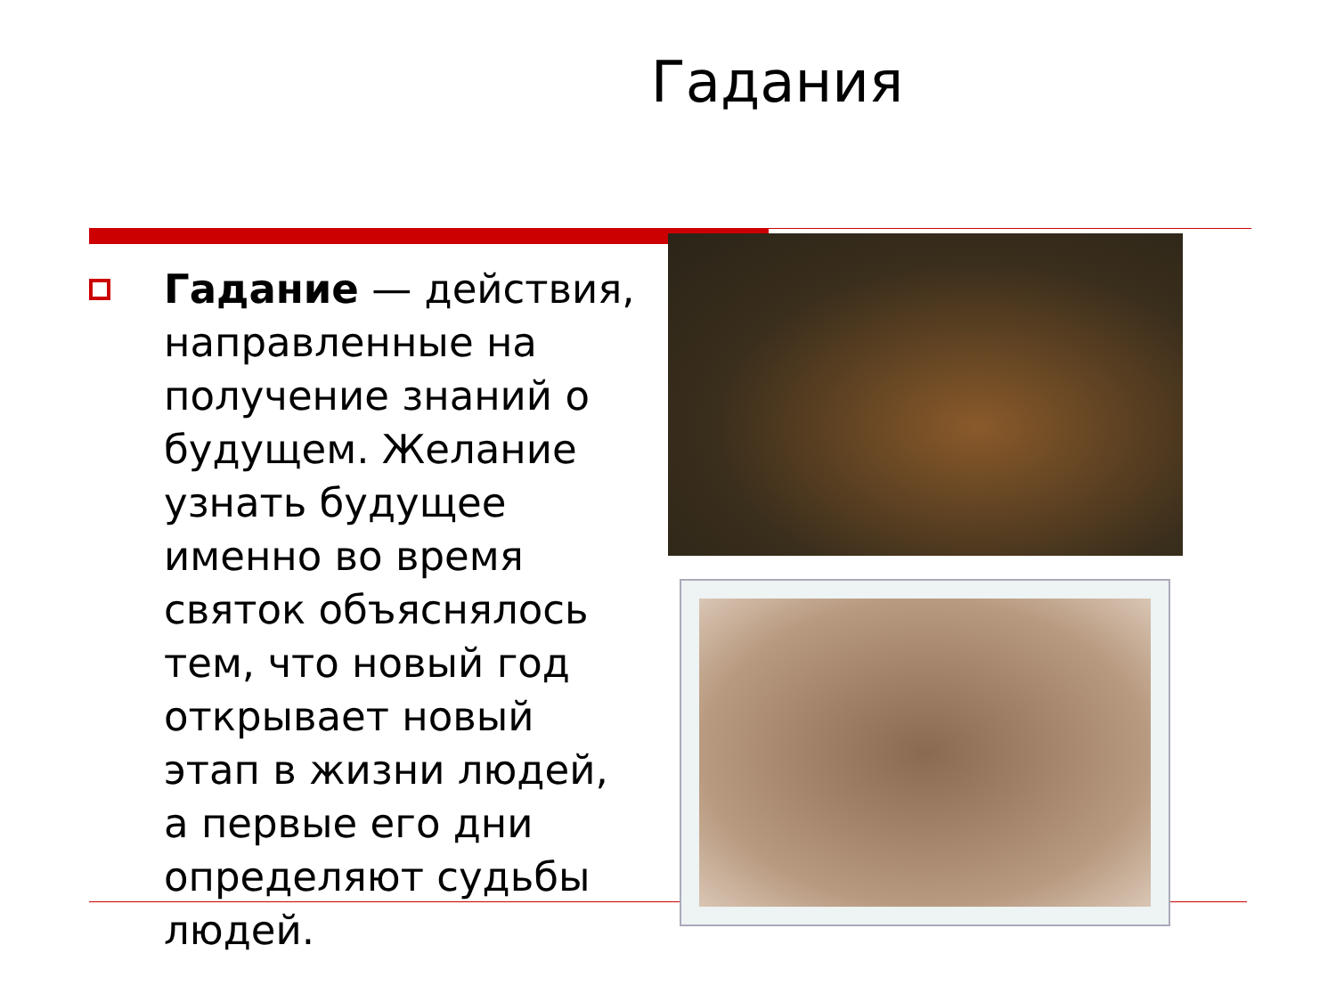Гадания
Гадание — действия, направленные на получение знаний о будущем. Желание узнать будущее именно во время святок объяснялось тем, что новый год открывает новый этап в жизни людей, а первые его дни определяют судьбы людей.